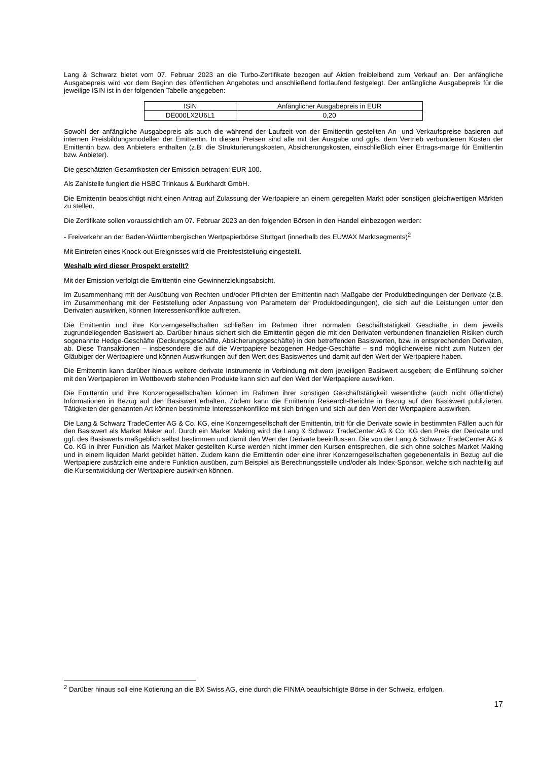Lang & Schwarz bietet vom 07. Februar 2023 an die Turbo-Zertifikate bezogen auf Aktien freibleibend zum Verkauf an. Der anfängliche Ausgabepreis wird vor dem Beginn des öffentlichen Angebotes und anschließend fortlaufend festgelegt. Der anfängliche Ausgabepreis für die jeweilige ISIN ist in der folgenden Tabelle angegeben:
| ISIN | Anfänglicher Ausgabepreis in EUR |
| --- | --- |
| DE000LX2U6L1 | 0,20 |
Sowohl der anfängliche Ausgabepreis als auch die während der Laufzeit von der Emittentin gestellten An- und Verkaufspreise basieren auf internen Preisbildungsmodellen der Emittentin. In diesen Preisen sind alle mit der Ausgabe und ggfs. dem Vertrieb verbundenen Kosten der Emittentin bzw. des Anbieters enthalten (z.B. die Strukturierungskosten, Absicherungskosten, einschließlich einer Ertrags-marge für Emittentin bzw. Anbieter).
Die geschätzten Gesamtkosten der Emission betragen: EUR 100.
Als Zahlstelle fungiert die HSBC Trinkaus & Burkhardt GmbH.
Die Emittentin beabsichtigt nicht einen Antrag auf Zulassung der Wertpapiere an einem geregelten Markt oder sonstigen gleichwertigen Märkten zu stellen.
Die Zertifikate sollen voraussichtlich am 07. Februar 2023 an den folgenden Börsen in den Handel einbezogen werden:
- Freiverkehr an der Baden-Württembergischen Wertpapierbörse Stuttgart (innerhalb des EUWAX Marktsegments)<sup>2</sup>
Mit Eintreten eines Knock-out-Ereignisses wird die Preisfeststellung eingestellt.
Weshalb wird dieser Prospekt erstellt?
Mit der Emission verfolgt die Emittentin eine Gewinnerzielungsabsicht.
Im Zusammenhang mit der Ausübung von Rechten und/oder Pflichten der Emittentin nach Maßgabe der Produktbedingungen der Derivate (z.B. im Zusammenhang mit der Feststellung oder Anpassung von Parametern der Produktbedingungen), die sich auf die Leistungen unter den Derivaten auswirken, können Interessenkonflikte auftreten.
Die Emittentin und ihre Konzerngesellschaften schließen im Rahmen ihrer normalen Geschäftstätigkeit Geschäfte in dem jeweils zugrundeliegenden Basiswert ab. Darüber hinaus sichert sich die Emittentin gegen die mit den Derivaten verbundenen finanziellen Risiken durch sogenannte Hedge-Geschäfte (Deckungsgeschäfte, Absicherungsgeschäfte) in den betreffenden Basiswerten, bzw. in entsprechenden Derivaten, ab. Diese Transaktionen – insbesondere die auf die Wertpapiere bezogenen Hedge-Geschäfte – sind möglicherweise nicht zum Nutzen der Gläubiger der Wertpapiere und können Auswirkungen auf den Wert des Basiswertes und damit auf den Wert der Wertpapiere haben.
Die Emittentin kann darüber hinaus weitere derivate Instrumente in Verbindung mit dem jeweiligen Basiswert ausgeben; die Einführung solcher mit den Wertpapieren im Wettbewerb stehenden Produkte kann sich auf den Wert der Wertpapiere auswirken.
Die Emittentin und ihre Konzerngesellschaften können im Rahmen ihrer sonstigen Geschäftstätigkeit wesentliche (auch nicht öffentliche) Informationen in Bezug auf den Basiswert erhalten. Zudem kann die Emittentin Research-Berichte in Bezug auf den Basiswert publizieren. Tätigkeiten der genannten Art können bestimmte Interessenkonflikte mit sich bringen und sich auf den Wert der Wertpapiere auswirken.
Die Lang & Schwarz TradeCenter AG & Co. KG, eine Konzerngesellschaft der Emittentin, tritt für die Derivate sowie in bestimmten Fällen auch für den Basiswert als Market Maker auf. Durch ein Market Making wird die Lang & Schwarz TradeCenter AG & Co. KG den Preis der Derivate und ggf. des Basiswerts maßgeblich selbst bestimmen und damit den Wert der Derivate beeinflussen. Die von der Lang & Schwarz TradeCenter AG & Co. KG in ihrer Funktion als Market Maker gestellten Kurse werden nicht immer den Kursen entsprechen, die sich ohne solches Market Making und in einem liquiden Markt gebildet hätten. Zudem kann die Emittentin oder eine ihrer Konzerngesellschaften gegebenenfalls in Bezug auf die Wertpapiere zusätzlich eine andere Funktion ausüben, zum Beispiel als Berechnungsstelle und/oder als Index-Sponsor, welche sich nachteilig auf die Kursentwicklung der Wertpapiere auswirken können.
<sup>2</sup> Darüber hinaus soll eine Kotierung an die BX Swiss AG, eine durch die FINMA beaufsichtigte Börse in der Schweiz, erfolgen.
17